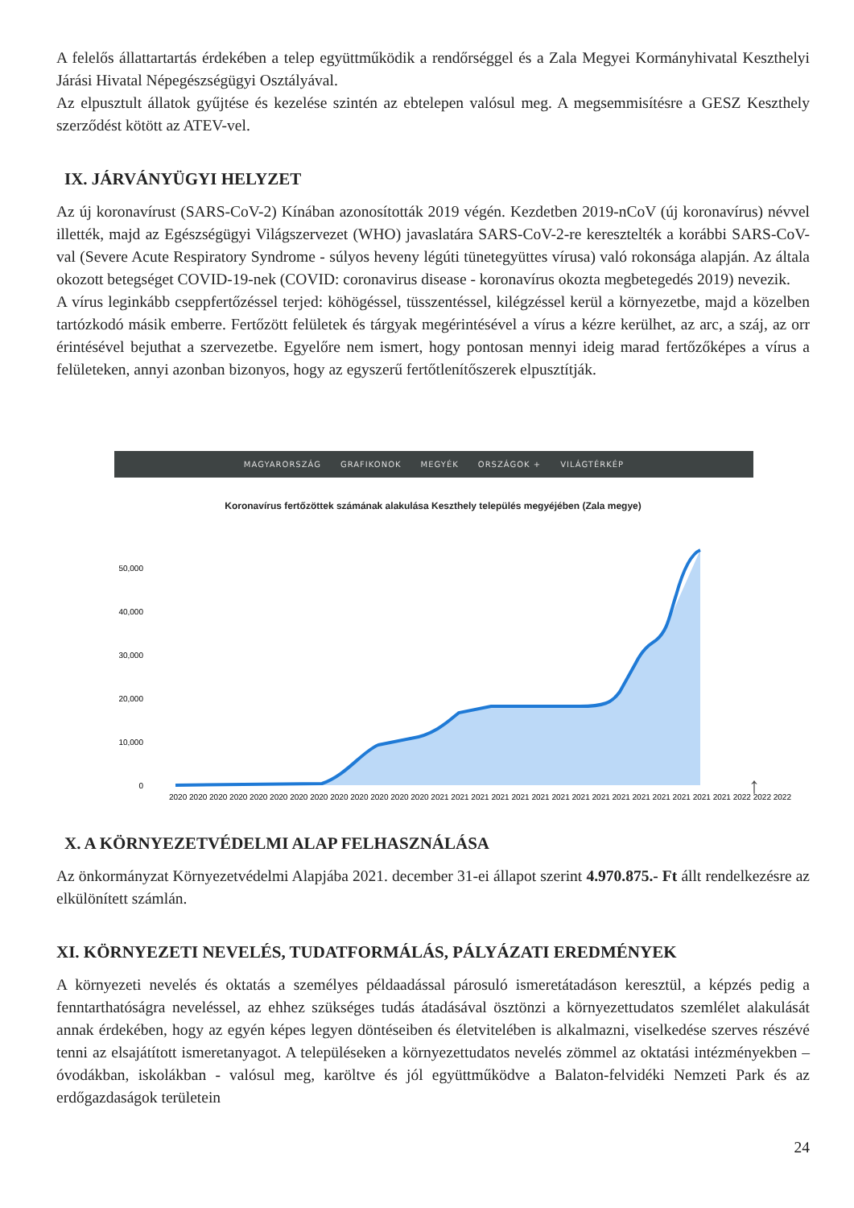A felelős állattartartás érdekében a telep együttműködik a rendőrséggel és a Zala Megyei Kormányhivatal Keszthelyi Járási Hivatal Népegészségügyi Osztályával.
Az elpusztult állatok gyűjtése és kezelése szintén az ebtelepen valósul meg. A megsemmisítésre a GESZ Keszthely szerződést kötött az ATEV-vel.
IX. JÁRVÁNYÜGYI HELYZET
Az új koronavírust (SARS-CoV-2) Kínában azonosították 2019 végén. Kezdetben 2019-nCoV (új koronavírus) névvel illették, majd az Egészségügyi Világszervezet (WHO) javaslatára SARS-CoV-2-re keresztelték a korábbi SARS-CoV-val (Severe Acute Respiratory Syndrome - súlyos heveny légúti tünetegyüttes vírusa) való rokonsága alapján. Az általa okozott betegséget COVID-19-nek (COVID: coronavirus disease - koronavírus okozta megbetegedés 2019) nevezik.
A vírus leginkább cseppfertőzéssel terjed: köhögéssel, tüsszentéssel, kilégzéssel kerül a környezetbe, majd a közelben tartózkodó másik emberre. Fertőzött felületek és tárgyak megérintésével a vírus a kézre kerülhet, az arc, a száj, az orr érintésével bejuthat a szervezetbe. Egyelőre nem ismert, hogy pontosan mennyi ideig marad fertőzőképes a vírus a felületeken, annyi azonban bizonyos, hogy az egyszerű fertőtlenítőszerek elpusztítják.
MAGYARORSZÁG GRAFIKONOK MEGYÉK ORSZÁGOK + VILÁGTÉRKÉP
Koronavírus fertőzöttek számának alakulása Keszthely település megyéjében (Zala megye)
50,000
40,000
30,000
20,000
10,000
0
↑
2020 2020 2020 2020 2020 2020 2020 2020 2020 2020 2020 2020 2020 2021 2021 2021 2021 2021 2021 2021 2021 2021 2021 2021 2021 2021 2021 2021 2022 2022 2022
X. A KÖRNYEZETVÉDELMI ALAP FELHASZNÁLÁSA
Az önkormányzat Környezetvédelmi Alapjába 2021. december 31-ei állapot szerint 4.970.875.- Ft állt rendelkezésre az elkülönített számlán.
XI. KÖRNYEZETI NEVELÉS, TUDATFORMÁLÁS, PÁLYÁZATI EREDMÉNYEK
A környezeti nevelés és oktatás a személyes példaadással párosuló ismeretátadáson keresztül, a képzés pedig a fenntarthatóságra neveléssel, az ehhez szükséges tudás átadásával ösztönzi a környezettudatos szemlélet alakulását annak érdekében, hogy az egyén képes legyen döntéseiben és életvitelében is alkalmazni, viselkedése szerves részévé tenni az elsajátított ismeretanyagot. A településeken a környezettudatos nevelés zömmel az oktatási intézményekben – óvodákban, iskolákban - valósul meg, karöltve és jól együttműködve a Balaton-felvidéki Nemzeti Park és az erdőgazdaságok területein
24